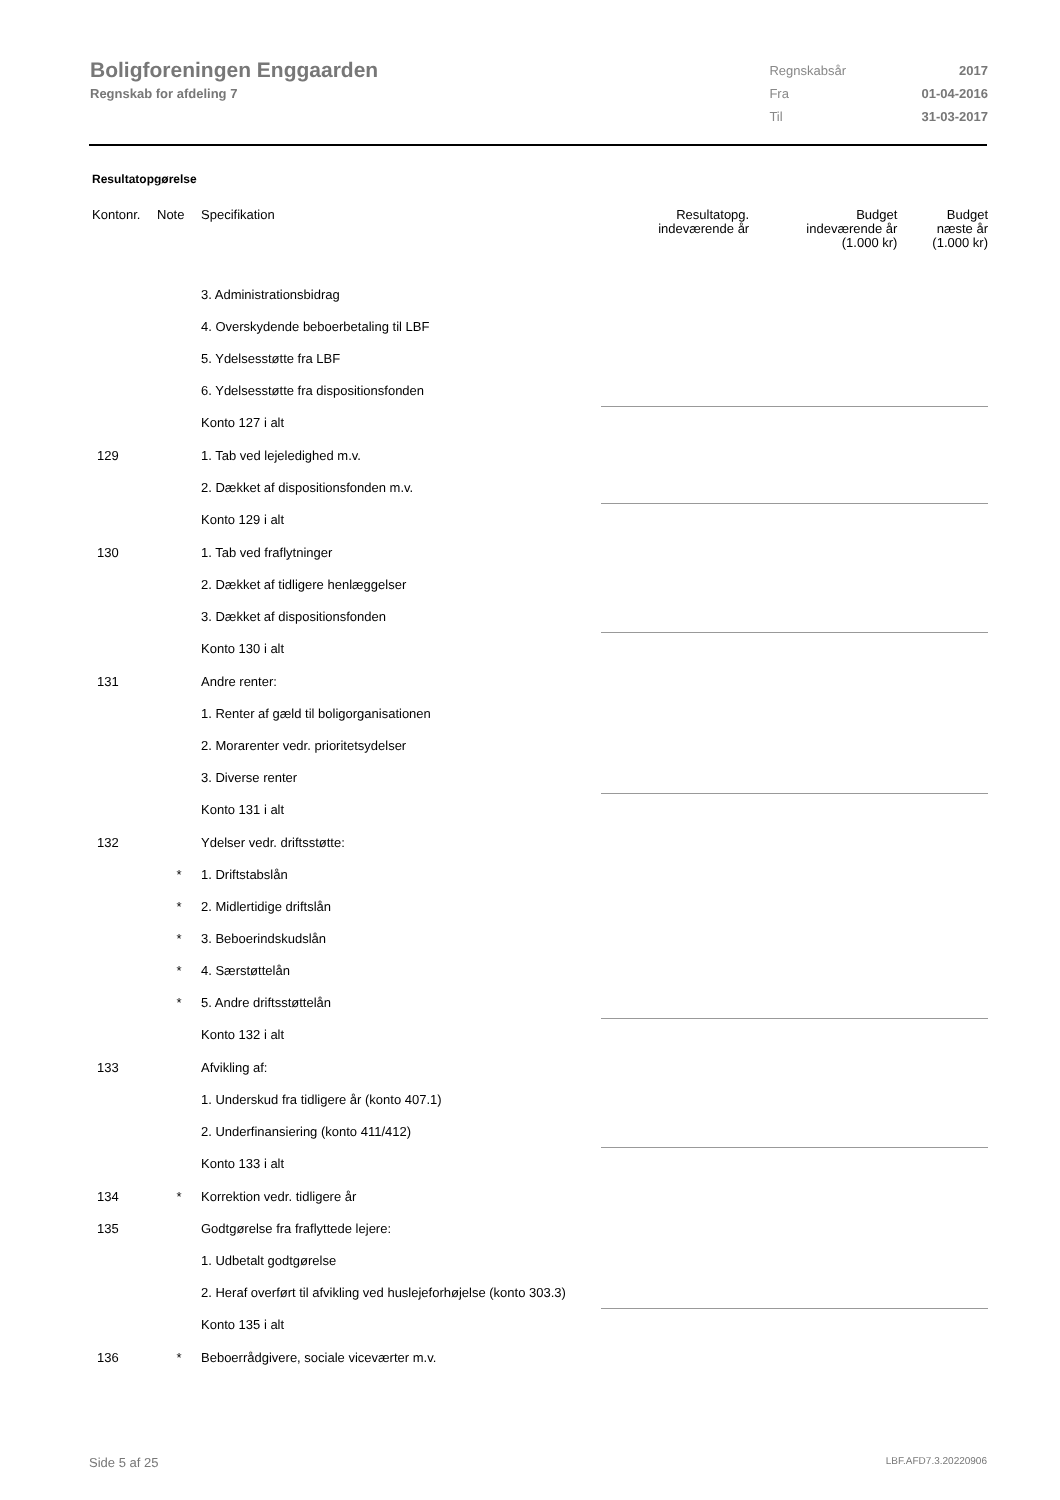Boligforeningen Enggaarden
Regnskab for afdeling 7
| Regnskabsår | 2017 |
| Fra | 01-04-2016 |
| Til | 31-03-2017 |
Resultatopgørelse
| Kontonr. | Note | Specifikation | Resultatopg. indeværende år | Budget indeværende år (1.000 kr) | Budget næste år (1.000 kr) |
| --- | --- | --- | --- | --- | --- |
| | | 3. Administrationsbidrag | | | |
| | | 4. Overskydende beboerbetaling til LBF | | | |
| | | 5. Ydelsesstøtte fra LBF | | | |
| | | 6. Ydelsesstøtte fra dispositionsfonden | | | |
| | | Konto 127 i alt | | | |
| 129 | | 1. Tab ved lejeledighed m.v. | | | |
| | | 2. Dækket af dispositionsfonden m.v. | | | |
| | | Konto 129 i alt | | | |
| 130 | | 1. Tab ved fraflytninger | | | |
| | | 2. Dækket af tidligere henlæggelser | | | |
| | | 3. Dækket af dispositionsfonden | | | |
| | | Konto 130 i alt | | | |
| 131 | | Andre renter: | | | |
| | | 1. Renter af gæld til boligorganisationen | | | |
| | | 2. Morarenter vedr. prioritetsydelser | | | |
| | | 3. Diverse renter | | | |
| | | Konto 131 i alt | | | |
| 132 | | Ydelser vedr. driftsstøtte: | | | |
| | * | 1. Driftstabslån | | | |
| | * | 2. Midlertidige driftslån | | | |
| | * | 3. Beboerindskudslån | | | |
| | * | 4. Særstøttelån | | | |
| | * | 5. Andre driftsstøttelån | | | |
| | | Konto 132 i alt | | | |
| 133 | | Afvikling af: | | | |
| | | 1. Underskud fra tidligere år (konto 407.1) | | | |
| | | 2. Underfinansiering (konto 411/412) | | | |
| | | Konto 133 i alt | | | |
| 134 | * | Korrektion vedr. tidligere år | | | |
| 135 | | Godtgørelse fra fraflyttede lejere: | | | |
| | | 1. Udbetalt godtgørelse | | | |
| | | 2. Heraf overført til afvikling ved huslejeforhøjelse (konto 303.3) | | | |
| | | Konto 135 i alt | | | |
| 136 | * | Beboerrådgivere, sociale viceværter m.v. | | | |
Side 5 af 25 LBF.AFD7.3.20220906